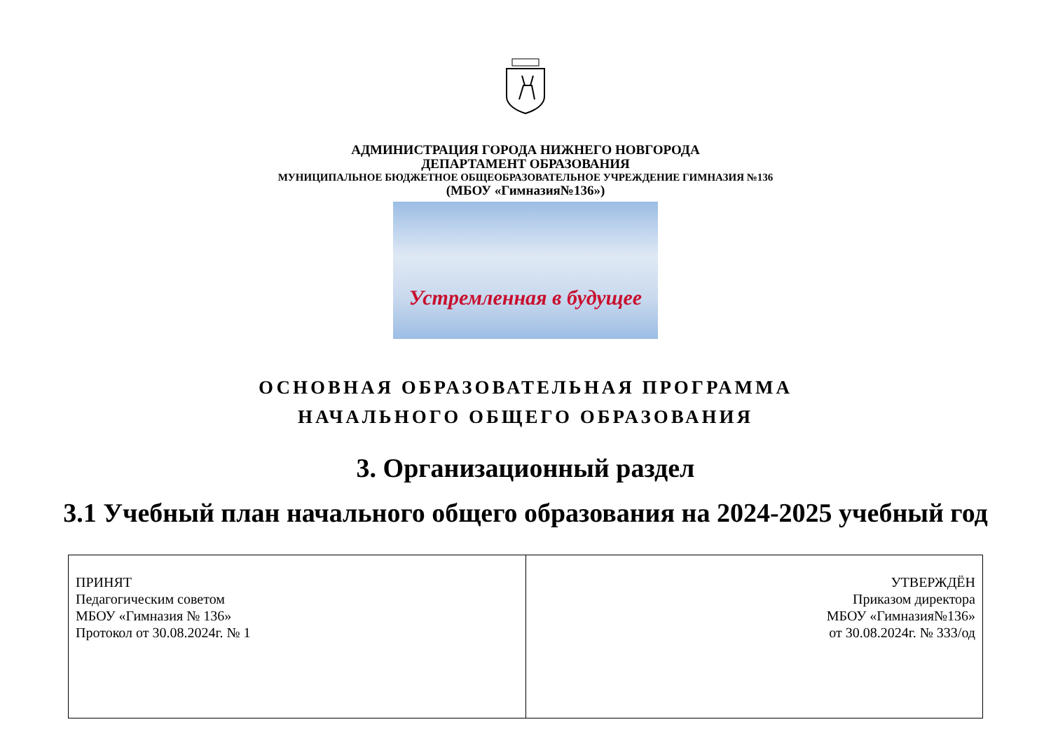АДМИНИСТРАЦИЯ ГОРОДА НИЖНЕГО НОВГОРОДА
ДЕПАРТАМЕНТ ОБРАЗОВАНИЯ
МУНИЦИПАЛЬНОЕ БЮДЖЕТНОЕ ОБЩЕОБРАЗОВАТЕЛЬНОЕ УЧРЕЖДЕНИЕ ГИМНАЗИЯ №136
(МБОУ «Гимназия№136»)
Устремленная в будущее
ОСНОВНАЯ ОБРАЗОВАТЕЛЬНАЯ ПРОГРАММА
НАЧАЛЬНОГО ОБЩЕГО ОБРАЗОВАНИЯ
3. Организационный раздел
3.1 Учебный план начального общего образования на 2024-2025 учебный год
| ПРИНЯТ Педагогическим советом МБОУ «Гимназия № 136» Протокол от 30.08.2024г. № 1 | УТВЕРЖДЁН Приказом директора МБОУ «Гимназия№136» от 30.08.2024г. № 333/од |